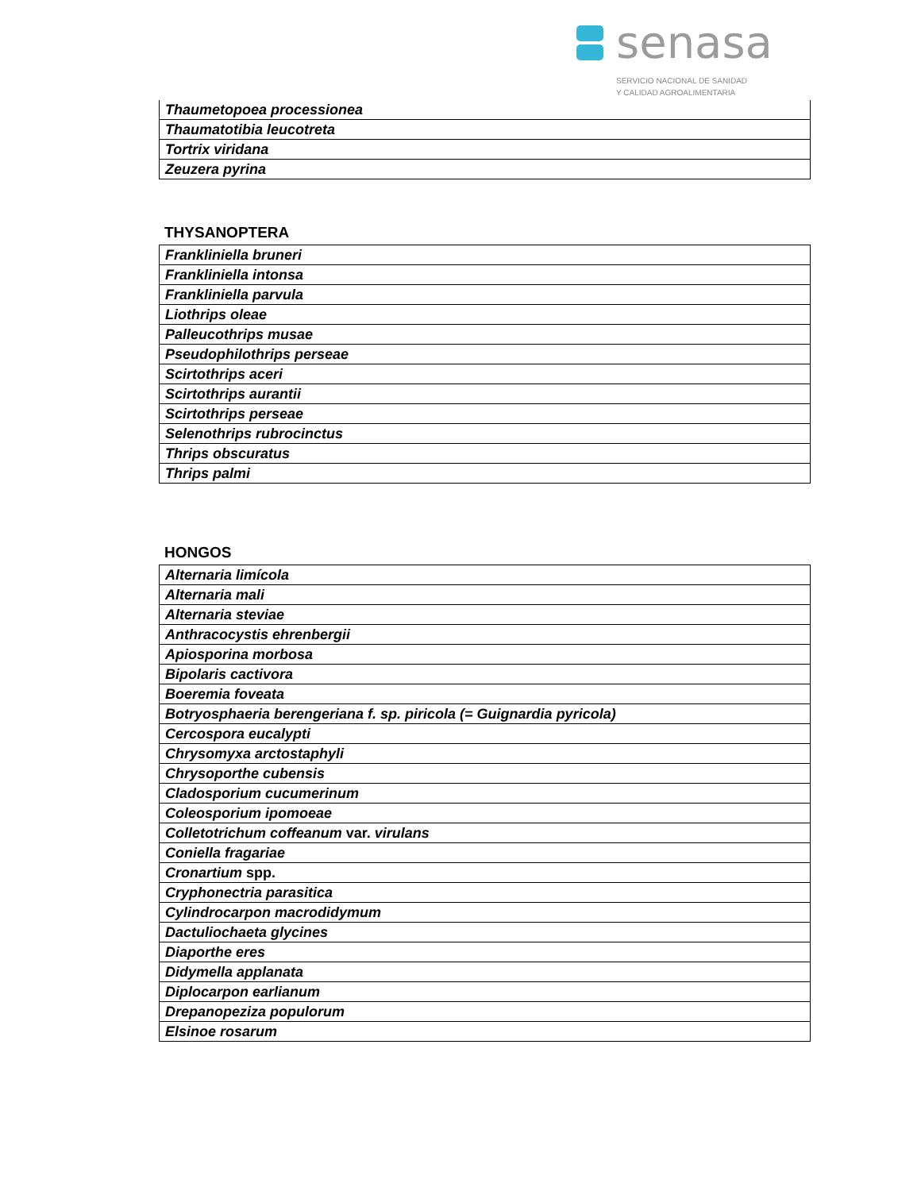senasa
SERVICIO NACIONAL DE SANIDAD
Y CALIDAD AGROALIMENTARIA
| Thaumetopoea processionea |
| Thaumatotibia leucotreta |
| Tortrix viridana |
| Zeuzera pyrina |
THYSANOPTERA
| Frankliniella bruneri |
| Frankliniella intonsa |
| Frankliniella parvula |
| Liothrips oleae |
| Palleucothrips musae |
| Pseudophilothrips perseae |
| Scirtothrips aceri |
| Scirtothrips aurantii |
| Scirtothrips perseae |
| Selenothrips rubrocinctus |
| Thrips obscuratus |
| Thrips palmi |
HONGOS
| Alternaria limícola |
| Alternaria mali |
| Alternaria steviae |
| Anthracocystis ehrenbergii |
| Apiosporina morbosa |
| Bipolaris cactivora |
| Boeremia foveata |
| Botryosphaeria berengeriana f. sp. piricola (= Guignardia pyricola) |
| Cercospora eucalypti |
| Chrysomyxa arctostaphyli |
| Chrysoporthe cubensis |
| Cladosporium cucumerinum |
| Coleosporium ipomoeae |
| Colletotrichum coffeanum var. virulans |
| Coniella fragariae |
| Cronartium spp. |
| Cryphonectria parasitica |
| Cylindrocarpon macrodidymum |
| Dactuliochaeta glycines |
| Diaporthe eres |
| Didymella applanata |
| Diplocarpon earlianum |
| Drepanopeziza populorum |
| Elsinoe rosarum |